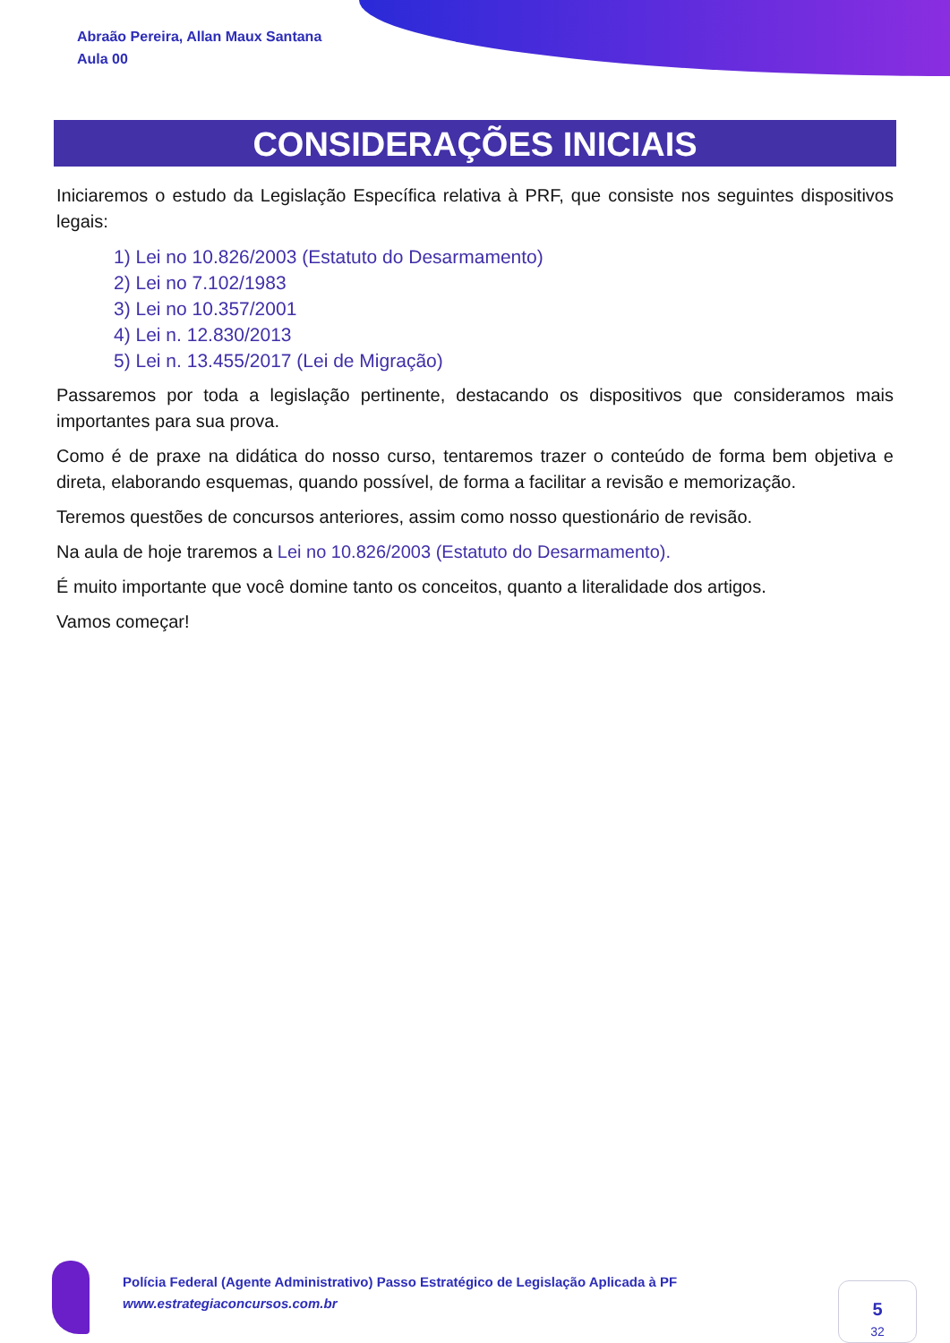Abraão Pereira, Allan Maux Santana
Aula 00
CONSIDERAÇÕES INICIAIS
Iniciaremos o estudo da Legislação Específica relativa à PRF, que consiste nos seguintes dispositivos legais:
1) Lei no 10.826/2003 (Estatuto do Desarmamento)
2) Lei no 7.102/1983
3) Lei no 10.357/2001
4) Lei n. 12.830/2013
5) Lei n. 13.455/2017 (Lei de Migração)
Passaremos por toda a legislação pertinente, destacando os dispositivos que consideramos mais importantes para sua prova.
Como é de praxe na didática do nosso curso, tentaremos trazer o conteúdo de forma bem objetiva e direta, elaborando esquemas, quando possível, de forma a facilitar a revisão e memorização.
Teremos questões de concursos anteriores, assim como nosso questionário de revisão.
Na aula de hoje traremos a Lei no 10.826/2003 (Estatuto do Desarmamento).
É muito importante que você domine tanto os conceitos, quanto a literalidade dos artigos.
Vamos começar!
Polícia Federal (Agente Administrativo) Passo Estratégico de Legislação Aplicada à PF
www.estrategiaconcursos.com.br
5
32